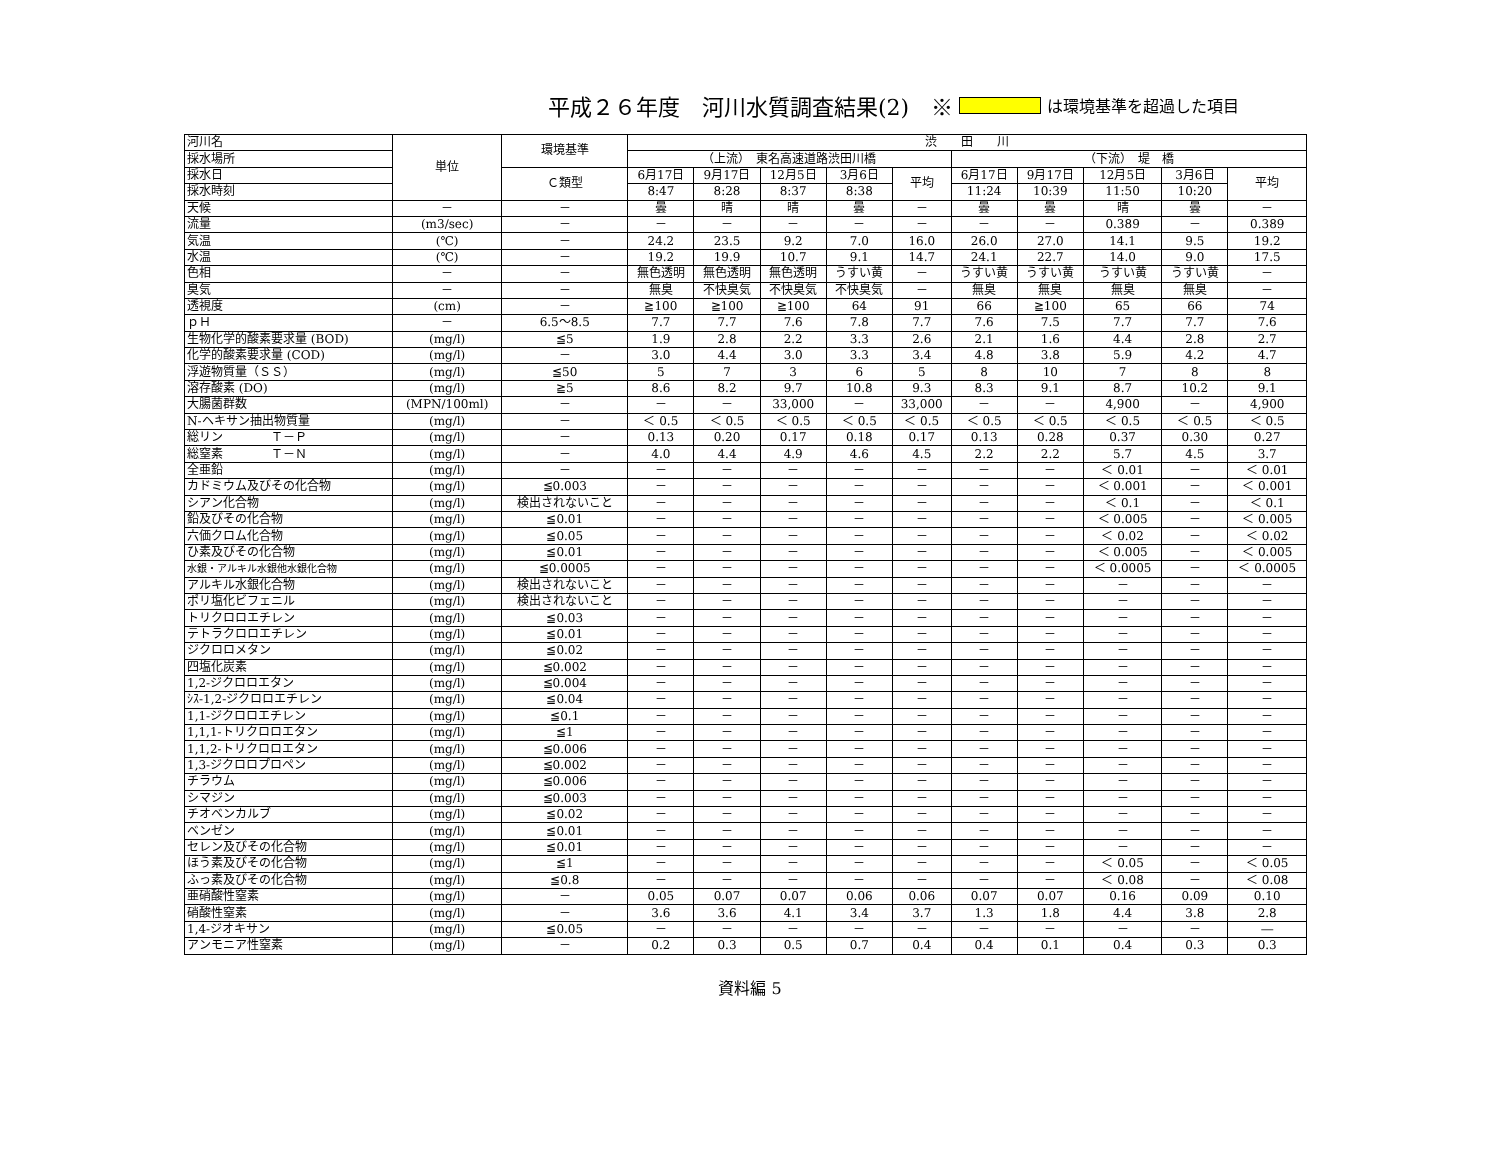平成２６年度　河川水質調査結果(2)　※ は環境基準を超過した項目
| 河川名 | 単位 | 環境基準 | 渋 田 川 | | | | | | | | | |
| --- | --- | --- | --- | --- | --- | --- | --- | --- | --- | --- | --- | --- |
| 採水場所 | | | （上流） 東名高速道路渋田川橋 | | | | | （下流） 堤 橋 | | | | |
| 採水日 | | Ｃ類型 | 6月17日 | 9月17日 | 12月5日 | 3月6日 | 平均 | 6月17日 | 9月17日 | 12月5日 | 3月6日 | 平均 |
| 採水時刻 | | | 8:47 | 8:28 | 8:37 | 8:38 | | 11:24 | 10:39 | 11:50 | 10:20 | |
| 天候 | － | － | 曇 | 晴 | 晴 | 曇 | － | 曇 | 曇 | 晴 | 曇 | － |
| 流量 | (m3/sec) | － | － | － | － | － | － | － | － | 0.389 | － | 0.389 |
| 気温 | (℃) | － | 24.2 | 23.5 | 9.2 | 7.0 | 16.0 | 26.0 | 27.0 | 14.1 | 9.5 | 19.2 |
| 水温 | (℃) | － | 19.2 | 19.9 | 10.7 | 9.1 | 14.7 | 24.1 | 22.7 | 14.0 | 9.0 | 17.5 |
| 色相 | － | － | 無色透明 | 無色透明 | 無色透明 | うすい黄 | － | うすい黄 | うすい黄 | うすい黄 | うすい黄 | － |
| 臭気 | － | － | 無臭 | 不快臭気 | 不快臭気 | 不快臭気 | － | 無臭 | 無臭 | 無臭 | 無臭 | － |
| 透視度 | (cm) | － | ≧100 | ≧100 | ≧100 | 64 | 91 | 66 | ≧100 | 65 | 66 | 74 |
| ｐＨ | － | 6.5～8.5 | 7.7 | 7.7 | 7.6 | 7.8 | 7.7 | 7.6 | 7.5 | 7.7 | 7.7 | 7.6 |
| 生物化学的酸素要求量 (BOD) | (mg/l) | ≦5 | 1.9 | 2.8 | 2.2 | 3.3 | 2.6 | 2.1 | 1.6 | 4.4 | 2.8 | 2.7 |
| 化学的酸素要求量 (COD) | (mg/l) | － | 3.0 | 4.4 | 3.0 | 3.3 | 3.4 | 4.8 | 3.8 | 5.9 | 4.2 | 4.7 |
| 浮遊物質量（ＳＳ） | (mg/l) | ≦50 | 5 | 7 | 3 | 6 | 5 | 8 | 10 | 7 | 8 | 8 |
| 溶存酸素 (DO) | (mg/l) | ≧5 | 8.6 | 8.2 | 9.7 | 10.8 | 9.3 | 8.3 | 9.1 | 8.7 | 10.2 | 9.1 |
| 大腸菌群数 | (MPN/100ml) | － | － | － | 33,000 | － | 33,000 | － | － | 4,900 | － | 4,900 |
| N-ヘキサン抽出物質量 | (mg/l) | － | ＜ 0.5 | ＜ 0.5 | ＜ 0.5 | ＜ 0.5 | ＜ 0.5 | ＜ 0.5 | ＜ 0.5 | ＜ 0.5 | ＜ 0.5 | ＜ 0.5 |
| 総リン Ｔ－Ｐ | (mg/l) | － | 0.13 | 0.20 | 0.17 | 0.18 | 0.17 | 0.13 | 0.28 | 0.37 | 0.30 | 0.27 |
| 総窒素 Ｔ－Ｎ | (mg/l) | － | 4.0 | 4.4 | 4.9 | 4.6 | 4.5 | 2.2 | 2.2 | 5.7 | 4.5 | 3.7 |
| 全亜鉛 | (mg/l) | － | － | － | － | － | － | － | － | ＜ 0.01 | － | ＜ 0.01 |
| カドミウム及びその化合物 | (mg/l) | ≦0.003 | － | － | － | － | － | － | － | ＜ 0.001 | － | ＜ 0.001 |
| シアン化合物 | (mg/l) | 検出されないこと | － | － | － | － | － | － | － | ＜ 0.1 | － | ＜ 0.1 |
| 鉛及びその化合物 | (mg/l) | ≦0.01 | － | － | － | － | － | － | － | ＜ 0.005 | － | ＜ 0.005 |
| 六価クロム化合物 | (mg/l) | ≦0.05 | － | － | － | － | － | － | － | ＜ 0.02 | － | ＜ 0.02 |
| ひ素及びその化合物 | (mg/l) | ≦0.01 | － | － | － | － | － | － | － | ＜ 0.005 | － | ＜ 0.005 |
| 水銀・アルキル水銀他水銀化合物 | (mg/l) | ≦0.0005 | － | － | － | － | － | － | － | ＜ 0.0005 | － | ＜ 0.0005 |
| アルキル水銀化合物 | (mg/l) | 検出されないこと | － | － | － | － | － | － | － | － | － | － |
| ポリ塩化ビフェニル | (mg/l) | 検出されないこと | － | － | － | － | － | － | － | － | － | － |
| トリクロロエチレン | (mg/l) | ≦0.03 | － | － | － | － | － | － | － | － | － | － |
| テトラクロロエチレン | (mg/l) | ≦0.01 | － | － | － | － | － | － | － | － | － | － |
| ジクロロメタン | (mg/l) | ≦0.02 | － | － | － | － | － | － | － | － | － | － |
| 四塩化炭素 | (mg/l) | ≦0.002 | － | － | － | － | － | － | － | － | － | － |
| 1,2-ジクロロエタン | (mg/l) | ≦0.004 | － | － | － | － | － | － | － | － | － | － |
| ｼｽ-1,2-ジクロロエチレン | (mg/l) | ≦0.04 | － | － | － | － | － | － | － | － | － | － |
| 1,1-ジクロロエチレン | (mg/l) | ≦0.1 | － | － | － | － | － | － | － | － | － | － |
| 1,1,1-トリクロロエタン | (mg/l) | ≦1 | － | － | － | － | － | － | － | － | － | － |
| 1,1,2-トリクロロエタン | (mg/l) | ≦0.006 | － | － | － | － | － | － | － | － | － | － |
| 1,3-ジクロロプロペン | (mg/l) | ≦0.002 | － | － | － | － | － | － | － | － | － | － |
| チラウム | (mg/l) | ≦0.006 | － | － | － | － | － | － | － | － | － | － |
| シマジン | (mg/l) | ≦0.003 | － | － | － | － | － | － | － | － | － | － |
| チオベンカルブ | (mg/l) | ≦0.02 | － | － | － | － | － | － | － | － | － | － |
| ベンゼン | (mg/l) | ≦0.01 | － | － | － | － | － | － | － | － | － | － |
| セレン及びその化合物 | (mg/l) | ≦0.01 | － | － | － | － | － | － | － | － | － | － |
| ほう素及びその化合物 | (mg/l) | ≦1 | － | － | － | － | － | － | － | ＜ 0.05 | － | ＜ 0.05 |
| ふっ素及びその化合物 | (mg/l) | ≦0.8 | － | － | － | － | － | － | － | ＜ 0.08 | － | ＜ 0.08 |
| 亜硝酸性窒素 | (mg/l) | － | 0.05 | 0.07 | 0.07 | 0.06 | 0.06 | 0.07 | 0.07 | 0.16 | 0.09 | 0.10 |
| 硝酸性窒素 | (mg/l) | － | 3.6 | 3.6 | 4.1 | 3.4 | 3.7 | 1.3 | 1.8 | 4.4 | 3.8 | 2.8 |
| 1,4-ジオキサン | (mg/l) | ≦0.05 | － | － | － | － | － | － | － | － | － | ― |
| アンモニア性窒素 | (mg/l) | － | 0.2 | 0.3 | 0.5 | 0.7 | 0.4 | 0.4 | 0.1 | 0.4 | 0.3 | 0.3 |
資料編 5